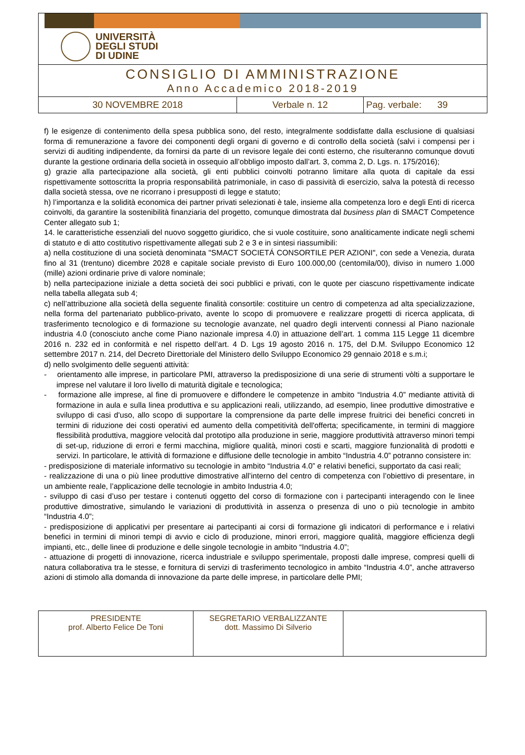UNIVERSITÀ
DEGLI STUDI
DI UDINE
CONSIGLIO DI AMMINISTRAZIONE
Anno Accademico 2018-2019
| 30 NOVEMBRE 2018 | Verbale n. 12 | Pag. verbale: 39 |
f) le esigenze di contenimento della spesa pubblica sono, del resto, integralmente soddisfatte dalla esclusione di qualsiasi forma di remunerazione a favore dei componenti degli organi di governo e di controllo della società (salvi i compensi per i servizi di auditing indipendente, da fornirsi da parte di un revisore legale dei conti esterno, che risulteranno comunque dovuti durante la gestione ordinaria della società in ossequio all’obbligo imposto dall’art. 3, comma 2, D. Lgs. n. 175/2016);
g) grazie alla partecipazione alla società, gli enti pubblici coinvolti potranno limitare alla quota di capitale da essi rispettivamente sottoscritta la propria responsabilità patrimoniale, in caso di passività di esercizio, salva la potestà di recesso dalla società stessa, ove ne ricorrano i presupposti di legge e statuto;
h) l’importanza e la solidità economica dei partner privati selezionati è tale, insieme alla competenza loro e degli Enti di ricerca coinvolti, da garantire la sostenibilità finanziaria del progetto, comunque dimostrata dal business plan di SMACT Competence Center allegato sub 1;
14. le caratteristiche essenziali del nuovo soggetto giuridico, che si vuole costituire, sono analiticamente indicate negli schemi di statuto e di atto costitutivo rispettivamente allegati sub 2 e 3 e in sintesi riassumibili:
a) nella costituzione di una società denominata "SMACT SOCIETÁ CONSORTILE PER AZIONI", con sede a Venezia, durata fino al 31 (trentuno) dicembre 2028 e capitale sociale previsto di Euro 100.000,00 (centomila/00), diviso in numero 1.000 (mille) azioni ordinarie prive di valore nominale;
b) nella partecipazione iniziale a detta società dei soci pubblici e privati, con le quote per ciascuno rispettivamente indicate nella tabella allegata sub 4;
c) nell’attribuzione alla società della seguente finalità consortile: costituire un centro di competenza ad alta specializzazione, nella forma del partenariato pubblico-privato, avente lo scopo di promuovere e realizzare progetti di ricerca applicata, di trasferimento tecnologico e di formazione su tecnologie avanzate, nel quadro degli interventi connessi al Piano nazionale industria 4.0 (conosciuto anche come Piano nazionale impresa 4.0) in attuazione dell’art. 1 comma 115 Legge 11 dicembre 2016 n. 232 ed in conformità e nel rispetto dell’art. 4 D. Lgs 19 agosto 2016 n. 175, del D.M. Sviluppo Economico 12 settembre 2017 n. 214, del Decreto Direttoriale del Ministero dello Sviluppo Economico 29 gennaio 2018 e s.m.i;
d) nello svolgimento delle seguenti attività:
- orientamento alle imprese, in particolare PMI, attraverso la predisposizione di una serie di strumenti vòlti a supportare le imprese nel valutare il loro livello di maturità digitale e tecnologica;
- formazione alle imprese, al fine di promuovere e diffondere le competenze in ambito “Industria 4.0” mediante attività di formazione in aula e sulla linea produttiva e su applicazioni reali, utilizzando, ad esempio, linee produttive dimostrative e sviluppo di casi d'uso, allo scopo di supportare la comprensione da parte delle imprese fruitrici dei benefici concreti in termini di riduzione dei costi operativi ed aumento della competitività dell'offerta; specificamente, in termini di maggiore flessibilità produttiva, maggiore velocità dal prototipo alla produzione in serie, maggiore produttività attraverso minori tempi di set-up, riduzione di errori e fermi macchina, migliore qualità, minori costi e scarti, maggiore funzionalità di prodotti e servizi. In particolare, le attività di formazione e diffusione delle tecnologie in ambito “Industria 4.0” potranno consistere in:
- predisposizione di materiale informativo su tecnologie in ambito “Industria 4.0” e relativi benefici, supportato da casi reali;
- realizzazione di una o più linee produttive dimostrative all’interno del centro di competenza con l’obiettivo di presentare, in un ambiente reale, l’applicazione delle tecnologie in ambito Industria 4.0;
- sviluppo di casi d’uso per testare i contenuti oggetto del corso di formazione con i partecipanti interagendo con le linee produttive dimostrative, simulando le variazioni di produttività in assenza o presenza di uno o più tecnologie in ambito “Industria 4.0”;
- predisposizione di applicativi per presentare ai partecipanti ai corsi di formazione gli indicatori di performance e i relativi benefici in termini di minori tempi di avvio e ciclo di produzione, minori errori, maggiore qualità, maggiore efficienza degli impianti, etc., delle linee di produzione e delle singole tecnologie in ambito “Industria 4.0”;
- attuazione di progetti di innovazione, ricerca industriale e sviluppo sperimentale, proposti dalle imprese, compresi quelli di natura collaborativa tra le stesse, e fornitura di servizi di trasferimento tecnologico in ambito “Industria 4.0”, anche attraverso azioni di stimolo alla domanda di innovazione da parte delle imprese, in particolare delle PMI;
| PRESIDENTE prof. Alberto Felice De Toni | SEGRETARIO VERBALIZZANTE dott. Massimo Di Silverio | |